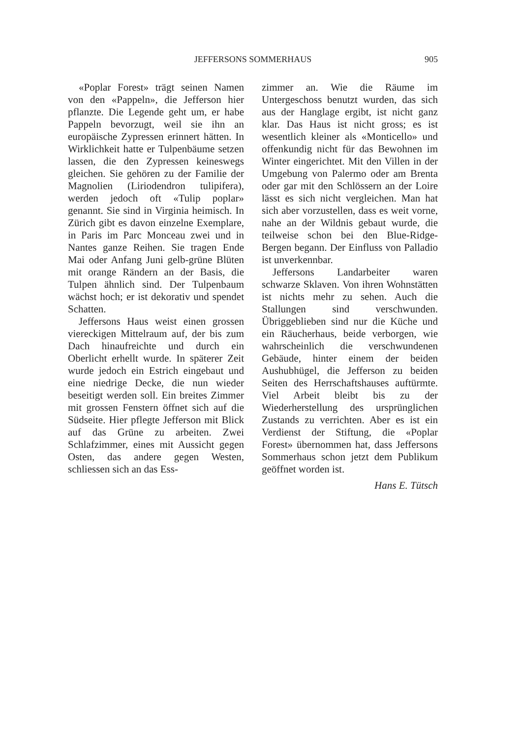JEFFERSONS SOMMERHAUS 905
«Poplar Forest» trägt seinen Namen von den «Pappeln», die Jefferson hier pflanzte. Die Legende geht um, er habe Pappeln bevorzugt, weil sie ihn an europäische Zypressen erinnert hätten. In Wirklichkeit hatte er Tulpenbäume setzen lassen, die den Zypressen keineswegs gleichen. Sie gehören zu der Familie der Magnolien (Liriodendron tulipifera), werden jedoch oft «Tulip poplar» genannt. Sie sind in Virginia heimisch. In Zürich gibt es davon einzelne Exemplare, in Paris im Parc Monceau zwei und in Nantes ganze Reihen. Sie tragen Ende Mai oder Anfang Juni gelb-grüne Blüten mit orange Rändern an der Basis, die Tulpen ähnlich sind. Der Tulpenbaum wächst hoch; er ist dekorativ und spendet Schatten.
Jeffersons Haus weist einen grossen viereckigen Mittelraum auf, der bis zum Dach hinaufreichte und durch ein Oberlicht erhellt wurde. In späterer Zeit wurde jedoch ein Estrich eingebaut und eine niedrige Decke, die nun wieder beseitigt werden soll. Ein breites Zimmer mit grossen Fenstern öffnet sich auf die Südseite. Hier pflegte Jefferson mit Blick auf das Grüne zu arbeiten. Zwei Schlafzimmer, eines mit Aussicht gegen Osten, das andere gegen Westen, schliessen sich an das Ess-
zimmer an. Wie die Räume im Untergeschoss benutzt wurden, das sich aus der Hanglage ergibt, ist nicht ganz klar. Das Haus ist nicht gross; es ist wesentlich kleiner als «Monticello» und offenkundig nicht für das Bewohnen im Winter eingerichtet. Mit den Villen in der Umgebung von Palermo oder am Brenta oder gar mit den Schlössern an der Loire lässt es sich nicht vergleichen. Man hat sich aber vorzustellen, dass es weit vorne, nahe an der Wildnis gebaut wurde, die teilweise schon bei den Blue-Ridge-Bergen begann. Der Einfluss von Palladio ist unverkennbar.
Jeffersons Landarbeiter waren schwarze Sklaven. Von ihren Wohnstätten ist nichts mehr zu sehen. Auch die Stallungen sind verschwunden. Übriggeblieben sind nur die Küche und ein Räucherhaus, beide verborgen, wie wahrscheinlich die verschwundenen Gebäude, hinter einem der beiden Aushubhügel, die Jefferson zu beiden Seiten des Herrschaftshauses auftürmte. Viel Arbeit bleibt bis zu der Wiederherstellung des ursprünglichen Zustands zu verrichten. Aber es ist ein Verdienst der Stiftung, die «Poplar Forest» übernommen hat, dass Jeffersons Sommerhaus schon jetzt dem Publikum geöffnet worden ist.
Hans E. Tütsch